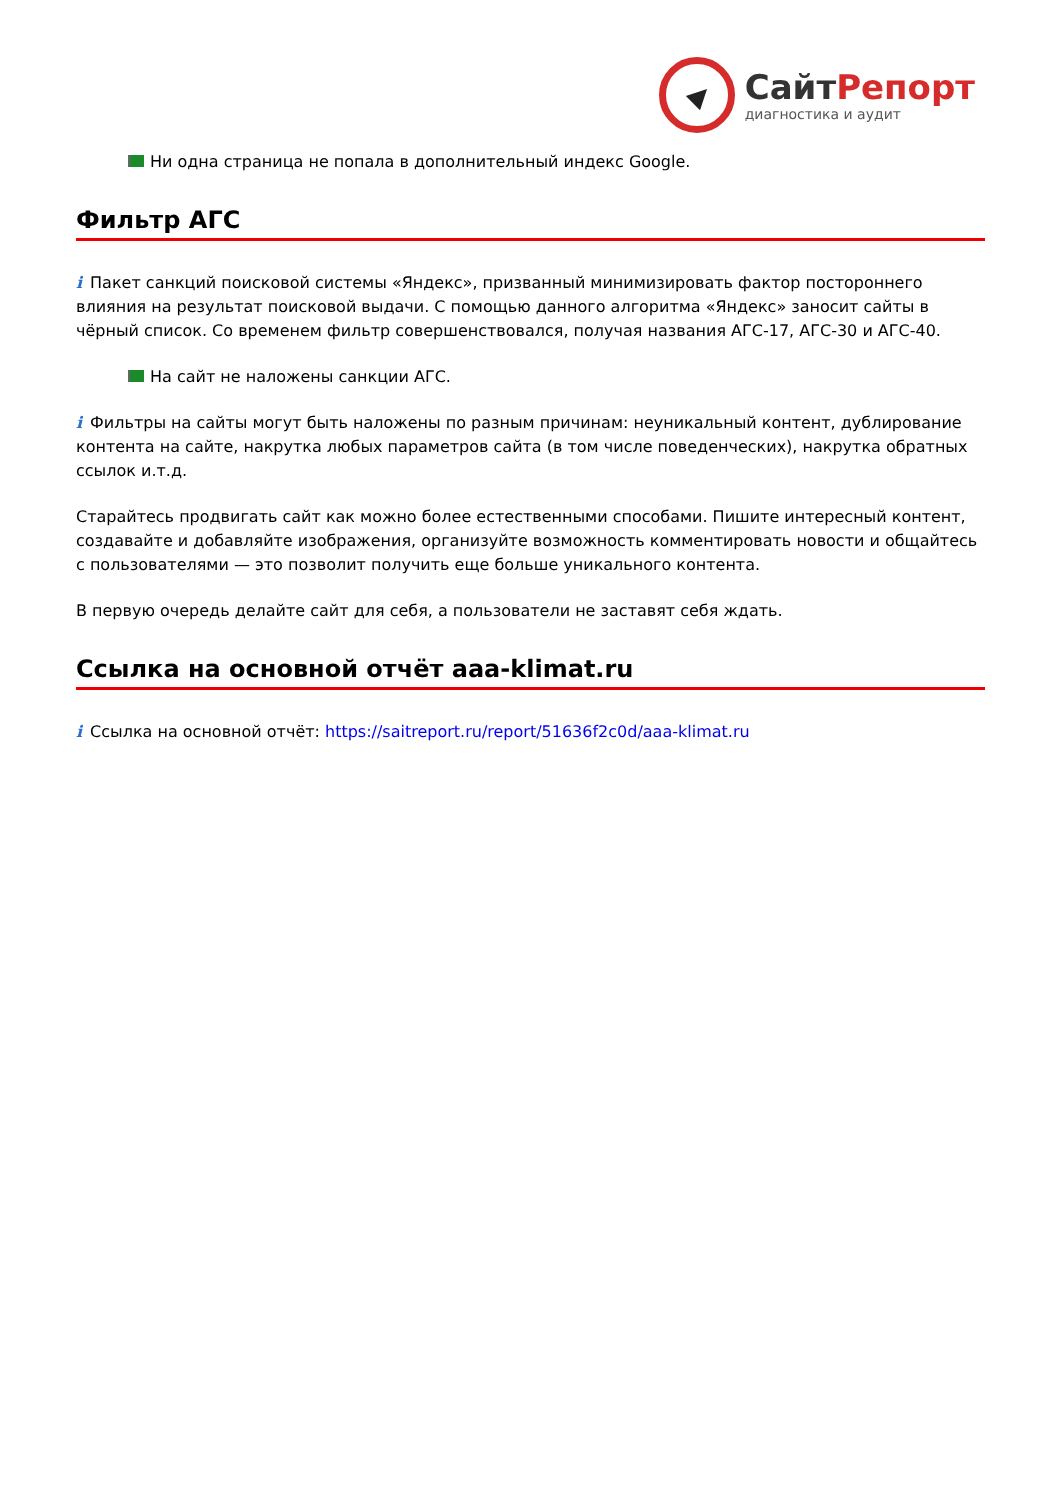СайтРепорт
диагностика и аудит
Ни одна страница не попала в дополнительный индекс Google.
Фильтр АГС
i Пакет санкций поисковой системы «Яндекс», призванный минимизировать фактор постороннего влияния на результат поисковой выдачи. С помощью данного алгоритма «Яндекс» заносит сайты в чёрный список. Со временем фильтр совершенствовался, получая названия АГС-17, АГС-30 и АГС-40.
На сайт не наложены санкции АГС.
i Фильтры на сайты могут быть наложены по разным причинам: неуникальный контент, дублирование контента на сайте, накрутка любых параметров сайта (в том числе поведенческих), накрутка обратных ссылок и.т.д.
Старайтесь продвигать сайт как можно более естественными способами. Пишите интересный контент, создавайте и добавляйте изображения, организуйте возможность комментировать новости и общайтесь с пользователями — это позволит получить еще больше уникального контента.
В первую очередь делайте сайт для себя, а пользователи не заставят себя ждать.
Ссылка на основной отчёт aaa-klimat.ru
i Ссылка на основной отчёт: https://saitreport.ru/report/51636f2c0d/aaa-klimat.ru